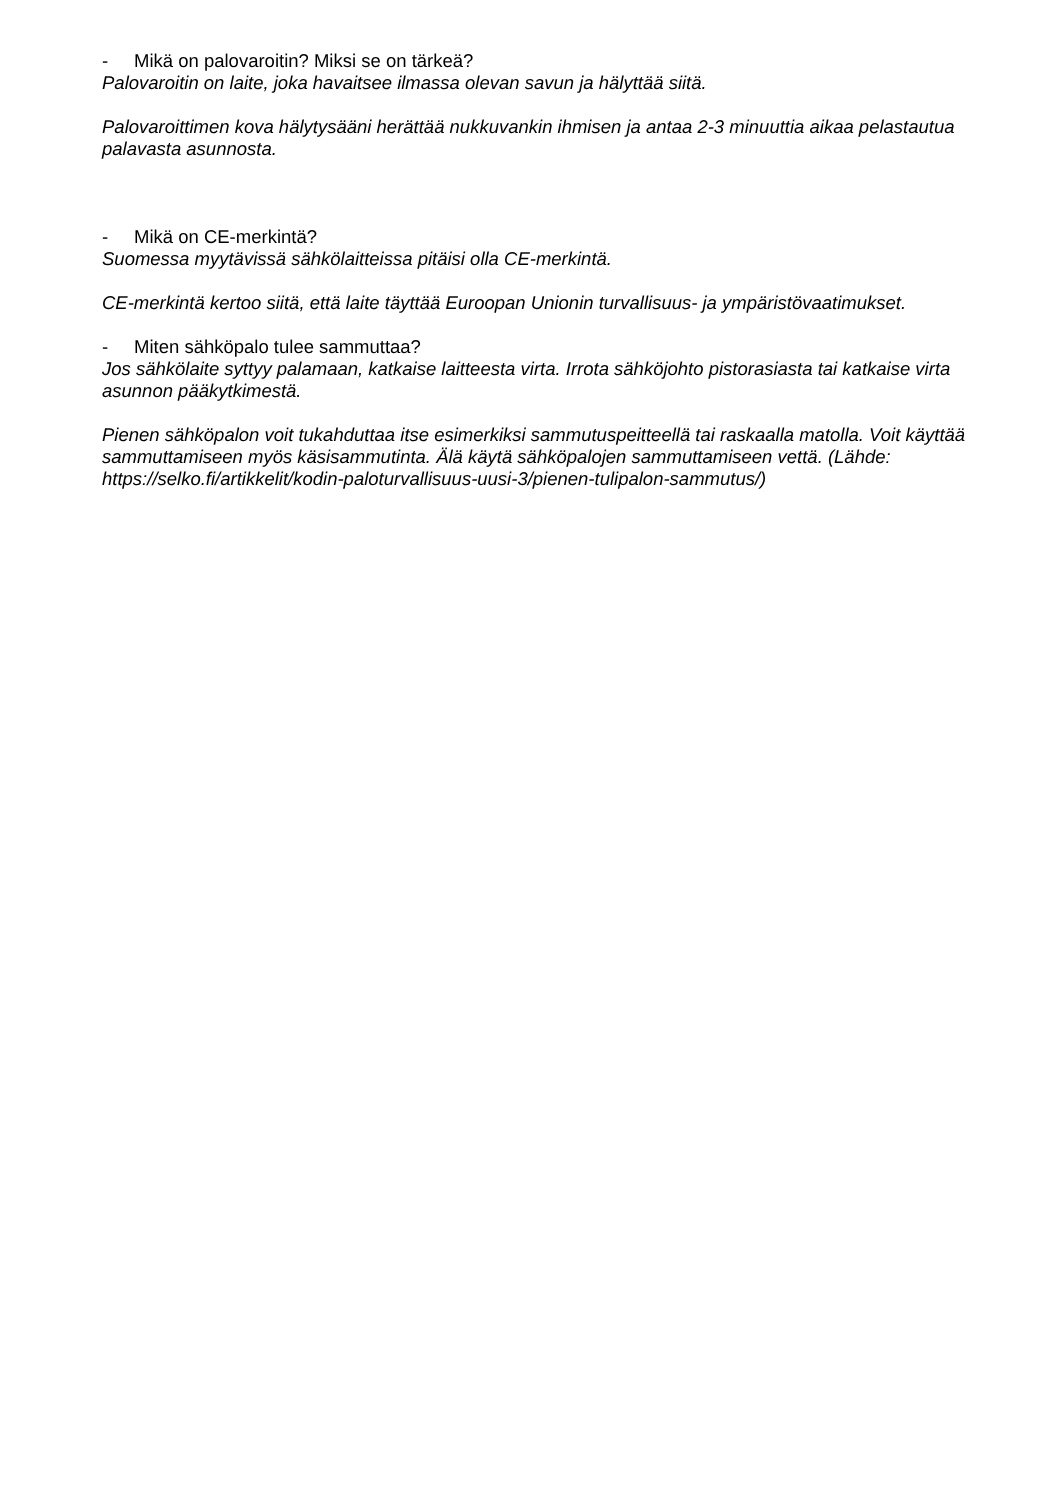- Mikä on palovaroitin? Miksi se on tärkeä?
Palovaroitin on laite, joka havaitsee ilmassa olevan savun ja hälyttää siitä.
Palovaroittimen kova hälytysääni herättää nukkuvankin ihmisen ja antaa 2-3 minuuttia aikaa pelastautua palavasta asunnosta.
- Mikä on CE-merkintä?
Suomessa myytävissä sähkölaitteissa pitäisi olla CE-merkintä.
CE-merkintä kertoo siitä, että laite täyttää Euroopan Unionin turvallisuus- ja ympäristövaatimukset.
- Miten sähköpalo tulee sammuttaa?
Jos sähkölaite syttyy palamaan, katkaise laitteesta virta. Irrota sähköjohto pistorasiasta tai katkaise virta asunnon pääkytkimestä.
Pienen sähköpalon voit tukahduttaa itse esimerkiksi sammutuspeitteellä tai raskaalla matolla. Voit käyttää sammuttamiseen myös käsisammutinta. Älä käytä sähköpalojen sammuttamiseen vettä. (Lähde: https://selko.fi/artikkelit/kodin-paloturvallisuus-uusi-3/pienen-tulipalon-sammutus/)